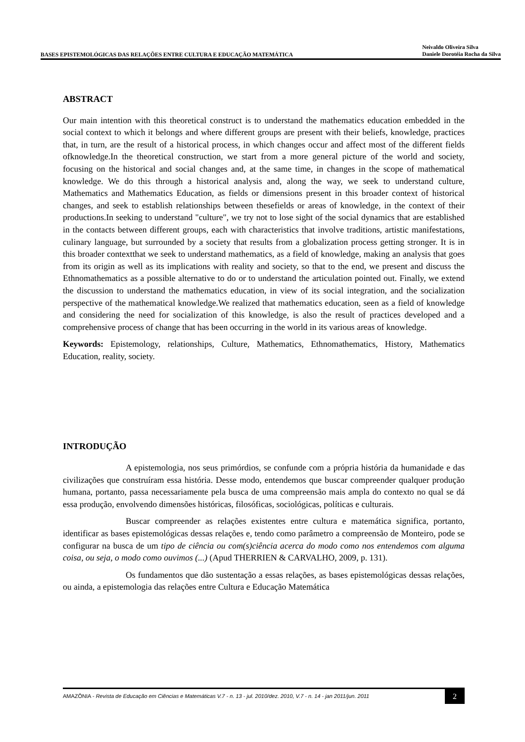BASES EPISTEMOLÓGICAS DAS RELAÇÕES ENTRE CULTURA E EDUCAÇÃO MATEMÁTICA
Neivaldo Oliveira Silva
Daniele Dorotéia Rocha da Silva
ABSTRACT
Our main intention with this theoretical construct is to understand the mathematics education embedded in the social context to which it belongs and where different groups are present with their beliefs, knowledge, practices that, in turn, are the result of a historical process, in which changes occur and affect most of the different fields ofknowledge.In the theoretical construction, we start from a more general picture of the world and society, focusing on the historical and social changes and, at the same time, in changes in the scope of mathematical knowledge. We do this through a historical analysis and, along the way, we seek to understand culture, Mathematics and Mathematics Education, as fields or dimensions present in this broader context of historical changes, and seek to establish relationships between thesefields or areas of knowledge, in the context of their productions.In seeking to understand "culture", we try not to lose sight of the social dynamics that are established in the contacts between different groups, each with characteristics that involve traditions, artistic manifestations, culinary language, but surrounded by a society that results from a globalization process getting stronger. It is in this broader contextthat we seek to understand mathematics, as a field of knowledge, making an analysis that goes from its origin as well as its implications with reality and society, so that to the end, we present and discuss the Ethnomathematics as a possible alternative to do or to understand the articulation pointed out. Finally, we extend the discussion to understand the mathematics education, in view of its social integration, and the socialization perspective of the mathematical knowledge.We realized that mathematics education, seen as a field of knowledge and considering the need for socialization of this knowledge, is also the result of practices developed and a comprehensive process of change that has been occurring in the world in its various areas of knowledge.
Keywords: Epistemology, relationships, Culture, Mathematics, Ethnomathematics, History, Mathematics Education, reality, society.
INTRODUÇÃO
A epistemologia, nos seus primórdios, se confunde com a própria história da humanidade e das civilizações que construíram essa história. Desse modo, entendemos que buscar compreender qualquer produção humana, portanto, passa necessariamente pela busca de uma compreensão mais ampla do contexto no qual se dá essa produção, envolvendo dimensões históricas, filosóficas, sociológicas, políticas e culturais.
Buscar compreender as relações existentes entre cultura e matemática significa, portanto, identificar as bases epistemológicas dessas relações e, tendo como parâmetro a compreensão de Monteiro, pode se configurar na busca de um tipo de ciência ou com(s)ciência acerca do modo como nos entendemos com alguma coisa, ou seja, o modo como ouvimos (...) (Apud THERRIEN & CARVALHO, 2009, p. 131).
Os fundamentos que dão sustentação a essas relações, as bases epistemológicas dessas relações, ou ainda, a epistemologia das relações entre Cultura e Educação Matemática
AMAZÔNIA - Revista de Educação em Ciências e Matemáticas V.7 - n. 13 - jul. 2010/dez. 2010, V.7 - n. 14 - jan 2011/jun. 2011
2